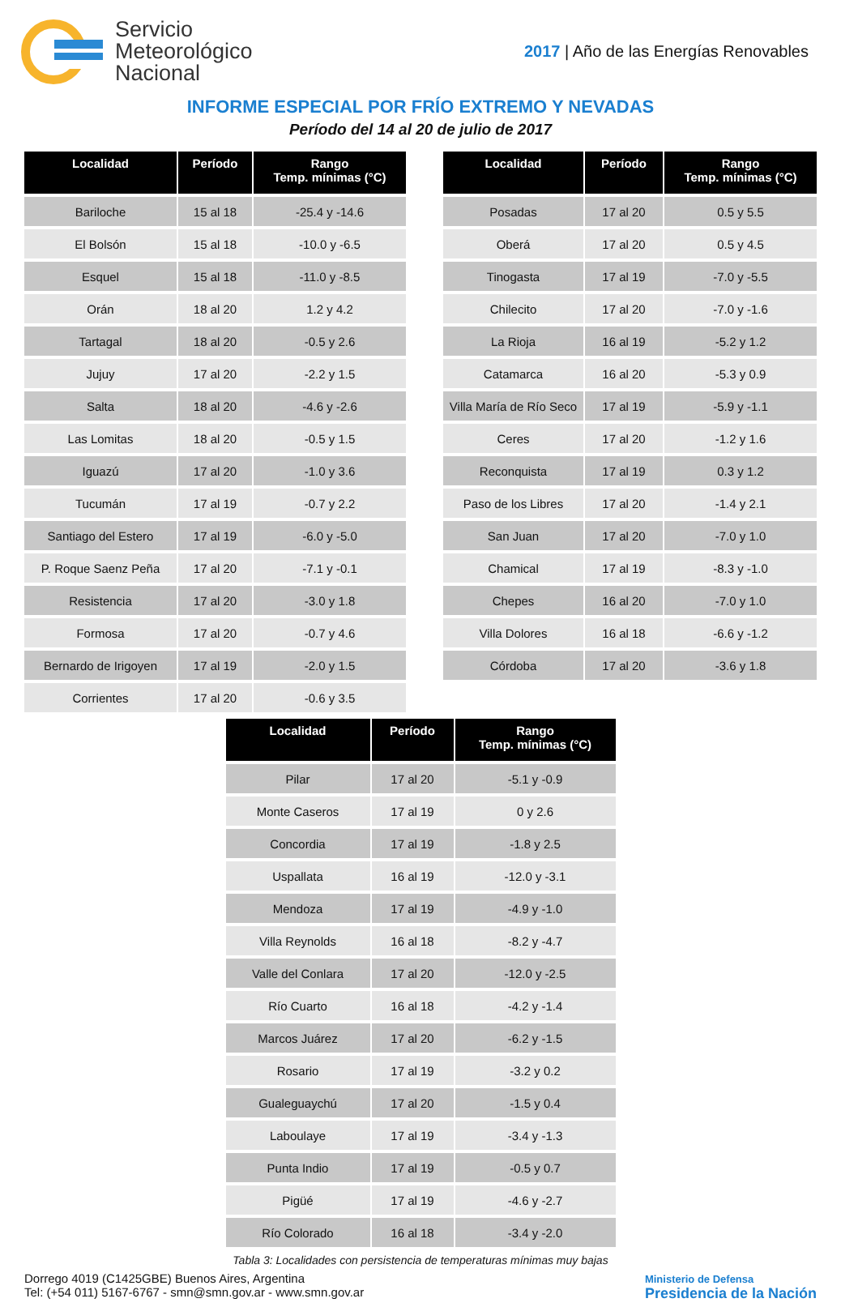Servicio
Meteorológico
Nacional
2017 | Año de las Energías Renovables
INFORME ESPECIAL POR FRÍO EXTREMO Y NEVADAS
Período del 14 al 20 de julio de 2017
| Localidad | Período | Rango Temp. mínimas (°C) |
| --- | --- | --- |
| Bariloche | 15 al 18 | -25.4 y -14.6 |
| El Bolsón | 15 al 18 | -10.0 y -6.5 |
| Esquel | 15 al 18 | -11.0 y -8.5 |
| Orán | 18 al 20 | 1.2 y 4.2 |
| Tartagal | 18 al 20 | -0.5 y 2.6 |
| Jujuy | 17 al 20 | -2.2 y 1.5 |
| Salta | 18 al 20 | -4.6 y -2.6 |
| Las Lomitas | 18 al 20 | -0.5 y 1.5 |
| Iguazú | 17 al 20 | -1.0 y 3.6 |
| Tucumán | 17 al 19 | -0.7 y 2.2 |
| Santiago del Estero | 17 al 19 | -6.0 y -5.0 |
| P. Roque Saenz Peña | 17 al 20 | -7.1 y -0.1 |
| Resistencia | 17 al 20 | -3.0 y 1.8 |
| Formosa | 17 al 20 | -0.7 y 4.6 |
| Bernardo de Irigoyen | 17 al 19 | -2.0 y 1.5 |
| Corrientes | 17 al 20 | -0.6 y 3.5 |
| Localidad | Período | Rango Temp. mínimas (°C) |
| --- | --- | --- |
| Posadas | 17 al 20 | 0.5 y 5.5 |
| Oberá | 17 al 20 | 0.5 y 4.5 |
| Tinogasta | 17 al 19 | -7.0 y -5.5 |
| Chilecito | 17 al 20 | -7.0 y -1.6 |
| La Rioja | 16 al 19 | -5.2 y 1.2 |
| Catamarca | 16 al 20 | -5.3 y 0.9 |
| Villa María de Río Seco | 17 al 19 | -5.9 y -1.1 |
| Ceres | 17 al 20 | -1.2 y 1.6 |
| Reconquista | 17 al 19 | 0.3 y 1.2 |
| Paso de los Libres | 17 al 20 | -1.4 y 2.1 |
| San Juan | 17 al 20 | -7.0 y 1.0 |
| Chamical | 17 al 19 | -8.3 y -1.0 |
| Chepes | 16 al 20 | -7.0 y 1.0 |
| Villa Dolores | 16 al 18 | -6.6 y -1.2 |
| Córdoba | 17 al 20 | -3.6 y 1.8 |
| Localidad | Período | Rango Temp. mínimas (°C) |
| --- | --- | --- |
| Pilar | 17 al 20 | -5.1 y -0.9 |
| Monte Caseros | 17 al 19 | 0 y 2.6 |
| Concordia | 17 al 19 | -1.8 y 2.5 |
| Uspallata | 16 al 19 | -12.0 y -3.1 |
| Mendoza | 17 al 19 | -4.9 y -1.0 |
| Villa Reynolds | 16 al 18 | -8.2 y -4.7 |
| Valle del Conlara | 17 al 20 | -12.0 y -2.5 |
| Río Cuarto | 16 al 18 | -4.2 y -1.4 |
| Marcos Juárez | 17 al 20 | -6.2 y -1.5 |
| Rosario | 17 al 19 | -3.2 y 0.2 |
| Gualeguaychú | 17 al 20 | -1.5 y 0.4 |
| Laboulaye | 17 al 19 | -3.4 y -1.3 |
| Punta Indio | 17 al 19 | -0.5 y 0.7 |
| Pigüé | 17 al 19 | -4.6 y -2.7 |
| Río Colorado | 16 al 18 | -3.4 y -2.0 |
Tabla 3: Localidades con persistencia de temperaturas mínimas muy bajas
Dorrego 4019 (C1425GBE) Buenos Aires, Argentina
Tel: (+54 011) 5167-6767 - smn@smn.gov.ar - www.smn.gov.ar
Ministerio de Defensa
Presidencia de la Nación